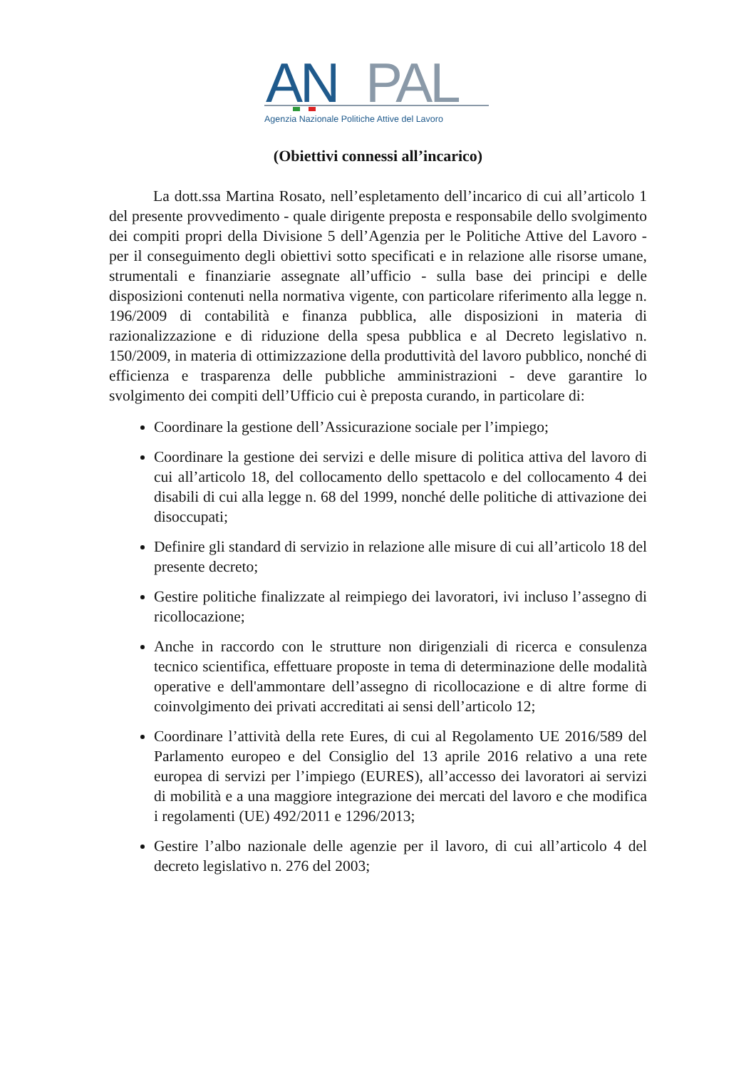AN
PAL
Agenzia Nazionale Politiche Attive del Lavoro
(Obiettivi connessi all’incarico)
La dott.ssa Martina Rosato, nell’espletamento dell’incarico di cui all’articolo 1 del presente provvedimento - quale dirigente preposta e responsabile dello svolgimento dei compiti propri della Divisione 5 dell’Agenzia per le Politiche Attive del Lavoro - per il conseguimento degli obiettivi sotto specificati e in relazione alle risorse umane, strumentali e finanziarie assegnate all’ufficio - sulla base dei principi e delle disposizioni contenuti nella normativa vigente, con particolare riferimento alla legge n. 196/2009 di contabilità e finanza pubblica, alle disposizioni in materia di razionalizzazione e di riduzione della spesa pubblica e al Decreto legislativo n. 150/2009, in materia di ottimizzazione della produttività del lavoro pubblico, nonché di efficienza e trasparenza delle pubbliche amministrazioni - deve garantire lo svolgimento dei compiti dell’Ufficio cui è preposta curando, in particolare di:
Coordinare la gestione dell’Assicurazione sociale per l’impiego;
Coordinare la gestione dei servizi e delle misure di politica attiva del lavoro di cui all’articolo 18, del collocamento dello spettacolo e del collocamento 4 dei disabili di cui alla legge n. 68 del 1999, nonché delle politiche di attivazione dei disoccupati;
Definire gli standard di servizio in relazione alle misure di cui all’articolo 18 del presente decreto;
Gestire politiche finalizzate al reimpiego dei lavoratori, ivi incluso l’assegno di ricollocazione;
Anche in raccordo con le strutture non dirigenziali di ricerca e consulenza tecnico scientifica, effettuare proposte in tema di determinazione delle modalità operative e dell'ammontare dell’assegno di ricollocazione e di altre forme di coinvolgimento dei privati accreditati ai sensi dell’articolo 12;
Coordinare l’attività della rete Eures, di cui al Regolamento UE 2016/589 del Parlamento europeo e del Consiglio del 13 aprile 2016 relativo a una rete europea di servizi per l’impiego (EURES), all’accesso dei lavoratori ai servizi di mobilità e a una maggiore integrazione dei mercati del lavoro e che modifica i regolamenti (UE) 492/2011 e 1296/2013;
Gestire l’albo nazionale delle agenzie per il lavoro, di cui all’articolo 4 del decreto legislativo n. 276 del 2003;